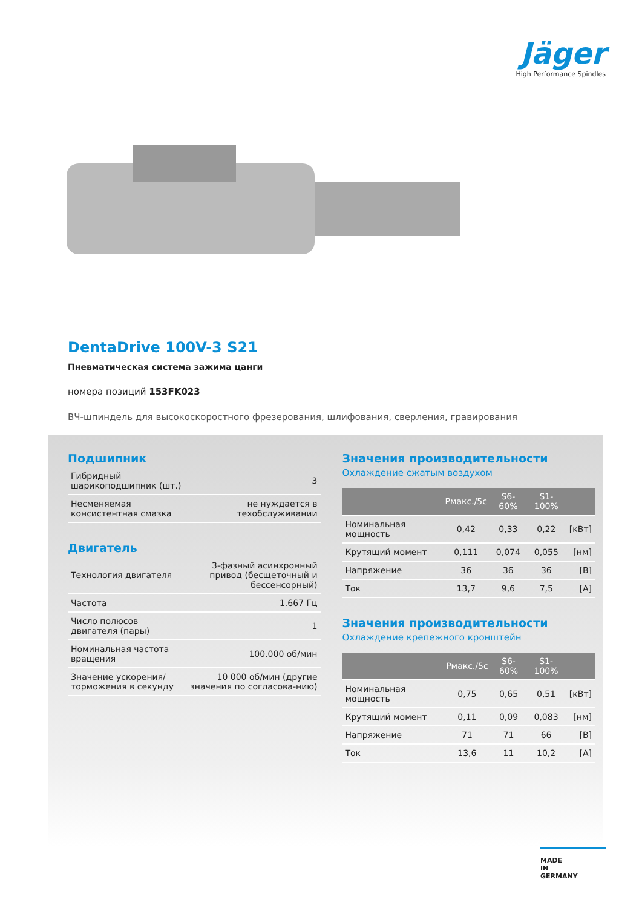Jäger
High Performance Spindles
DentaDrive 100V-3 S21
Пневматическая система зажима цанги
номера позиций 153FK023
ВЧ-шпиндель для высокоскоростного фрезерования, шлифования, сверления, гравирования
Подшипник
| Гибридный шарикоподшипник (шт.) | 3 |
| Несменяемая консистентная смазка | не нуждается в техобслуживании |
Двигатель
| Технология двигателя | 3-фазный асинхронный привод (бесщеточный и бессенсорный) |
| Частота | 1.667 Гц |
| Число полюсов двигателя (пары) | 1 |
| Номинальная частота вращения | 100.000 об/мин |
| Значение ускорения/ торможения в секунду | 10 000 об/мин (другие значения по согласова-нию) |
Значения производительности
Охлаждение сжатым воздухом
| | Pмакс./5c | S6-60% | S1-100% | |
| --- | --- | --- | --- | --- |
| Номинальная мощность | 0,42 | 0,33 | 0,22 | [кВт] |
| Крутящий момент | 0,111 | 0,074 | 0,055 | [нм] |
| Напряжение | 36 | 36 | 36 | [В] |
| Ток | 13,7 | 9,6 | 7,5 | [A] |
Значения производительности
Охлаждение крепежного кронштейн
| | Pмакс./5c | S6-60% | S1-100% | |
| --- | --- | --- | --- | --- |
| Номинальная мощность | 0,75 | 0,65 | 0,51 | [кВт] |
| Крутящий момент | 0,11 | 0,09 | 0,083 | [нм] |
| Напряжение | 71 | 71 | 66 | [В] |
| Ток | 13,6 | 11 | 10,2 | [A] |
MADE
IN
GERMANY